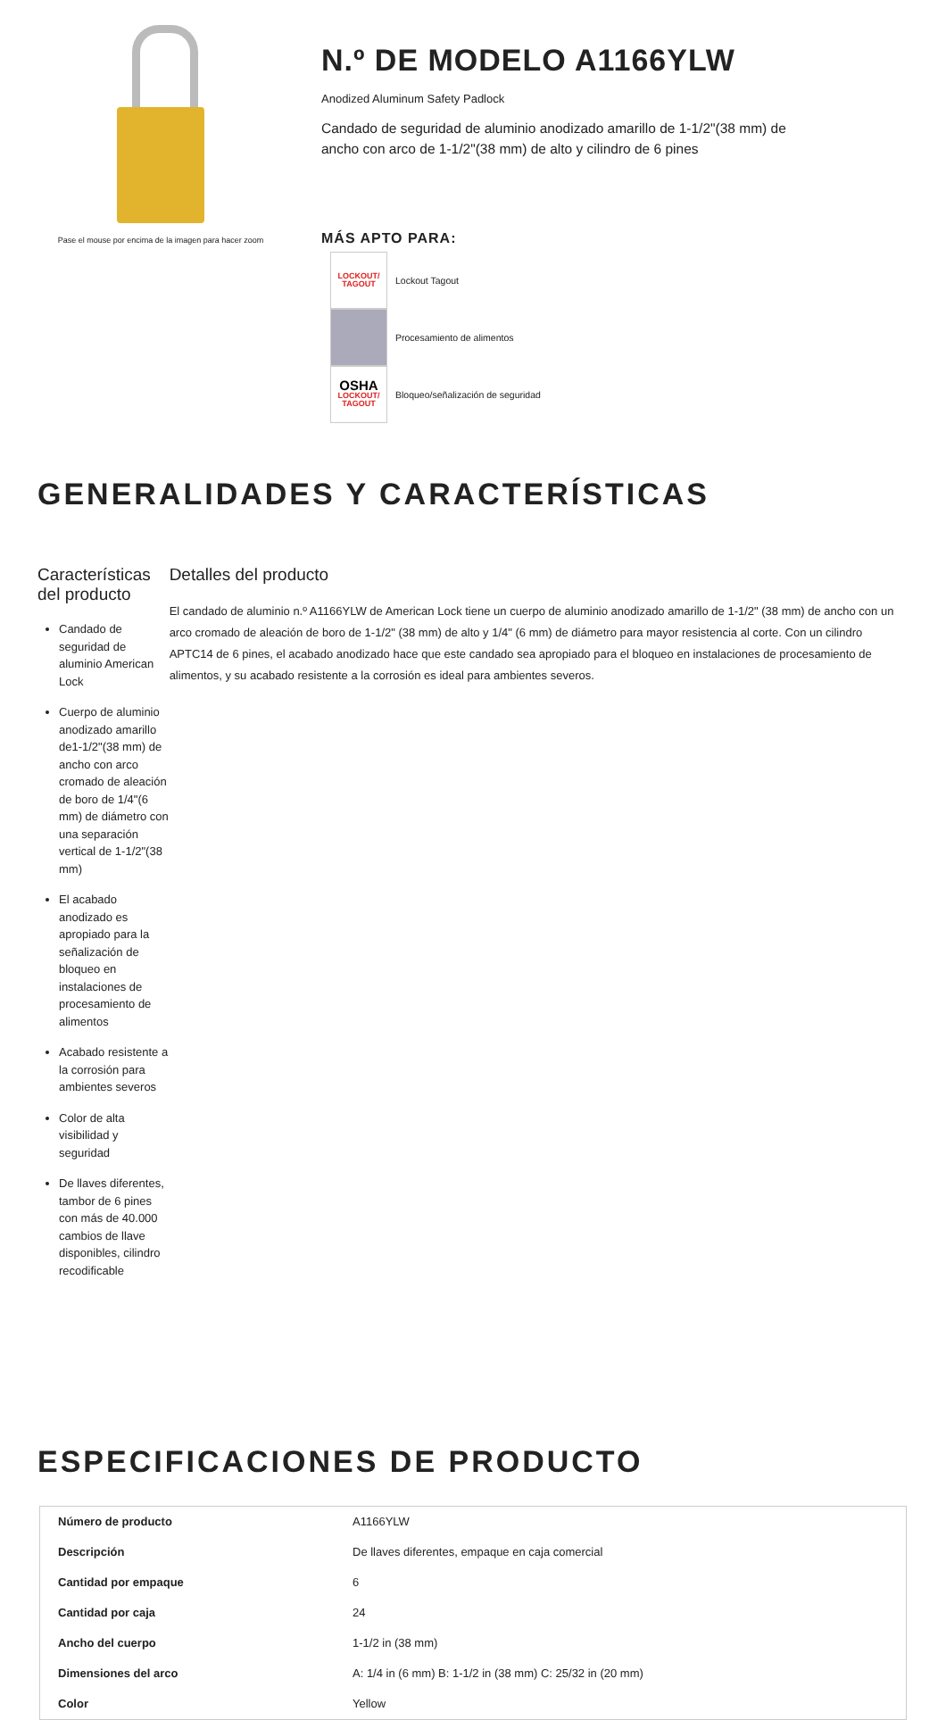Pase el mouse por encima de la imagen para hacer zoom
N.º DE MODELO A1166YLW
Anodized Aluminum Safety Padlock
Candado de seguridad de aluminio anodizado amarillo de 1-1/2"(38 mm) de ancho con arco de 1-1/2"(38 mm) de alto y cilindro de 6 pines
MÁS APTO PARA:
LOCKOUT/
TAGOUT
Lockout Tagout
Procesamiento de alimentos
OSHA
LOCKOUT/
TAGOUT
Bloqueo/señalización de seguridad
GENERALIDADES Y CARACTERÍSTICAS
Características del producto
Candado de seguridad de aluminio American Lock
Cuerpo de aluminio anodizado amarillo de1-1/2"(38 mm) de ancho con arco cromado de aleación de boro de 1/4"(6 mm) de diámetro con una separación vertical de 1-1/2"(38 mm)
El acabado anodizado es apropiado para la señalización de bloqueo en instalaciones de procesamiento de alimentos
Acabado resistente a la corrosión para ambientes severos
Color de alta visibilidad y seguridad
De llaves diferentes, tambor de 6 pines con más de 40.000 cambios de llave disponibles, cilindro recodificable
Detalles del producto
El candado de aluminio n.º A1166YLW de American Lock tiene un cuerpo de aluminio anodizado amarillo de 1-1/2" (38 mm) de ancho con un arco cromado de aleación de boro de 1-1/2" (38 mm) de alto y 1/4" (6 mm) de diámetro para mayor resistencia al corte. Con un cilindro APTC14 de 6 pines, el acabado anodizado hace que este candado sea apropiado para el bloqueo en instalaciones de procesamiento de alimentos, y su acabado resistente a la corrosión es ideal para ambientes severos.
ESPECIFICACIONES DE PRODUCTO
| Número de producto | A1166YLW |
| Descripción | De llaves diferentes, empaque en caja comercial |
| Cantidad por empaque | 6 |
| Cantidad por caja | 24 |
| Ancho del cuerpo | 1-1/2 in (38 mm) |
| Dimensiones del arco | A: 1/4 in (6 mm) B: 1-1/2 in (38 mm) C: 25/32 in (20 mm) |
| Color | Yellow |